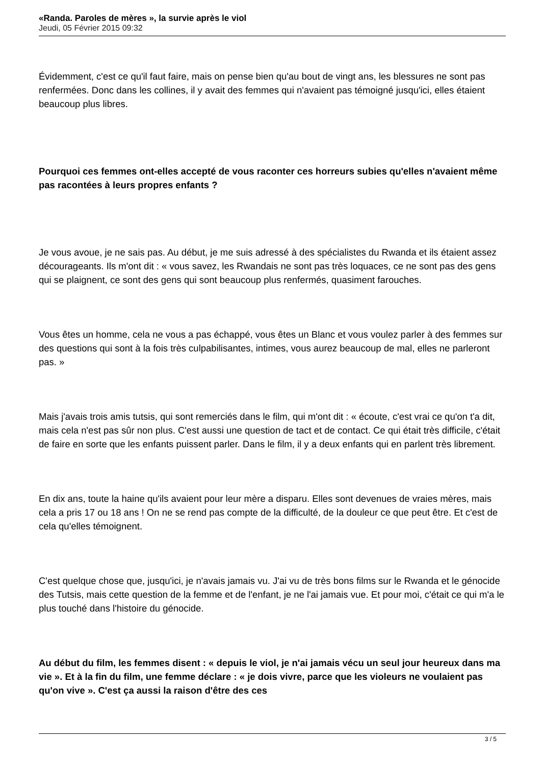«Randa. Paroles de mères », la survie après le viol
Jeudi, 05 Février 2015 09:32
Évidemment, c'est ce qu'il faut faire, mais on pense bien qu'au bout de vingt ans, les blessures ne sont pas renfermées. Donc dans les collines, il y avait des femmes qui n'avaient pas témoigné jusqu'ici, elles étaient beaucoup plus libres.
Pourquoi ces femmes ont-elles accepté de vous raconter ces horreurs subies qu'elles n'avaient même pas racontées à leurs propres enfants ?
Je vous avoue, je ne sais pas. Au début, je me suis adressé à des spécialistes du Rwanda et ils étaient assez décourageants. Ils m'ont dit : « vous savez, les Rwandais ne sont pas très loquaces, ce ne sont pas des gens qui se plaignent, ce sont des gens qui sont beaucoup plus renfermés, quasiment farouches.
Vous êtes un homme, cela ne vous a pas échappé, vous êtes un Blanc et vous voulez parler à des femmes sur des questions qui sont à la fois très culpabilisantes, intimes, vous aurez beaucoup de mal, elles ne parleront pas. »
Mais j'avais trois amis tutsis, qui sont remerciés dans le film, qui m'ont dit : « écoute, c'est vrai ce qu'on t'a dit, mais cela n'est pas sûr non plus. C'est aussi une question de tact et de contact. Ce qui était très difficile, c'était de faire en sorte que les enfants puissent parler. Dans le film, il y a deux enfants qui en parlent très librement.
En dix ans, toute la haine qu'ils avaient pour leur mère a disparu. Elles sont devenues de vraies mères, mais cela a pris 17 ou 18 ans ! On ne se rend pas compte de la difficulté, de la douleur ce que peut être. Et c'est de cela qu'elles témoignent.
C'est quelque chose que, jusqu'ici, je n'avais jamais vu. J'ai vu de très bons films sur le Rwanda et le génocide des Tutsis, mais cette question de la femme et de l'enfant, je ne l'ai jamais vue. Et pour moi, c'était ce qui m'a le plus touché dans l'histoire du génocide.
Au début du film, les femmes disent : « depuis le viol, je n'ai jamais vécu un seul jour heureux dans ma vie ». Et à la fin du film, une femme déclare : « je dois vivre, parce que les violeurs ne voulaient pas qu'on vive ». C'est ça aussi la raison d'être des ces
3 / 5